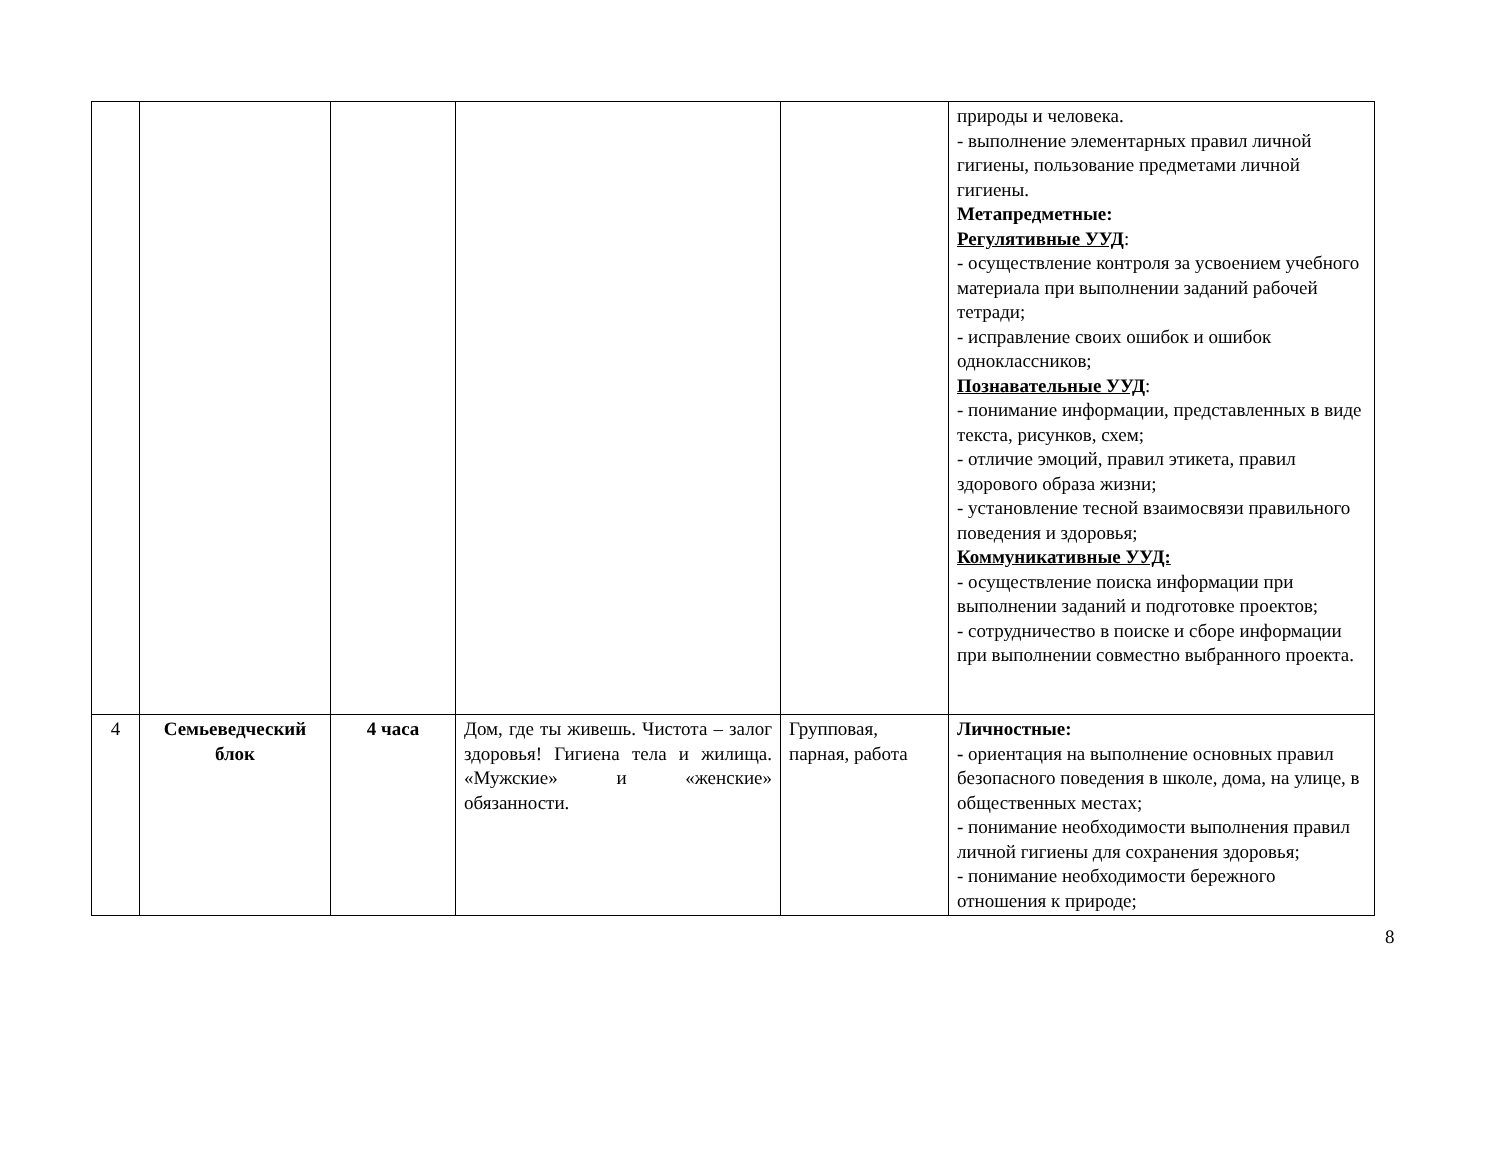| | | | | | природы и человека. - выполнение элементарных правил личной гигиены, пользование предметами личной гигиены. Метапредметные: Регулятивные УУД : - осуществление контроля за усвоением учебного материала при выполнении заданий рабочей тетради; - исправление своих ошибок и ошибок одноклассников; Познавательные УУД : - понимание информации, представленных в виде текста, рисунков, схем; - отличие эмоций, правил этикета, правил здорового образа жизни; - установление тесной взаимосвязи правильного поведения и здоровья; Коммуникативные УУД: - осуществление поиска информации при выполнении заданий и подготовке проектов; - сотрудничество в поиске и сборе информации при выполнении совместно выбранного проекта. |
| 4 | Семьеведческий блок | 4 часа | Дом, где ты живешь. Чистота – залог здоровья! Гигиена тела и жилища. «Мужские» и «женские» обязанности. | Групповая, парная, работа | Личностные: - ориентация на выполнение основных правил безопасного поведения в школе, дома, на улице, в общественных местах; - понимание необходимости выполнения правил личной гигиены для сохранения здоровья; - понимание необходимости бережного отношения к природе; |
8